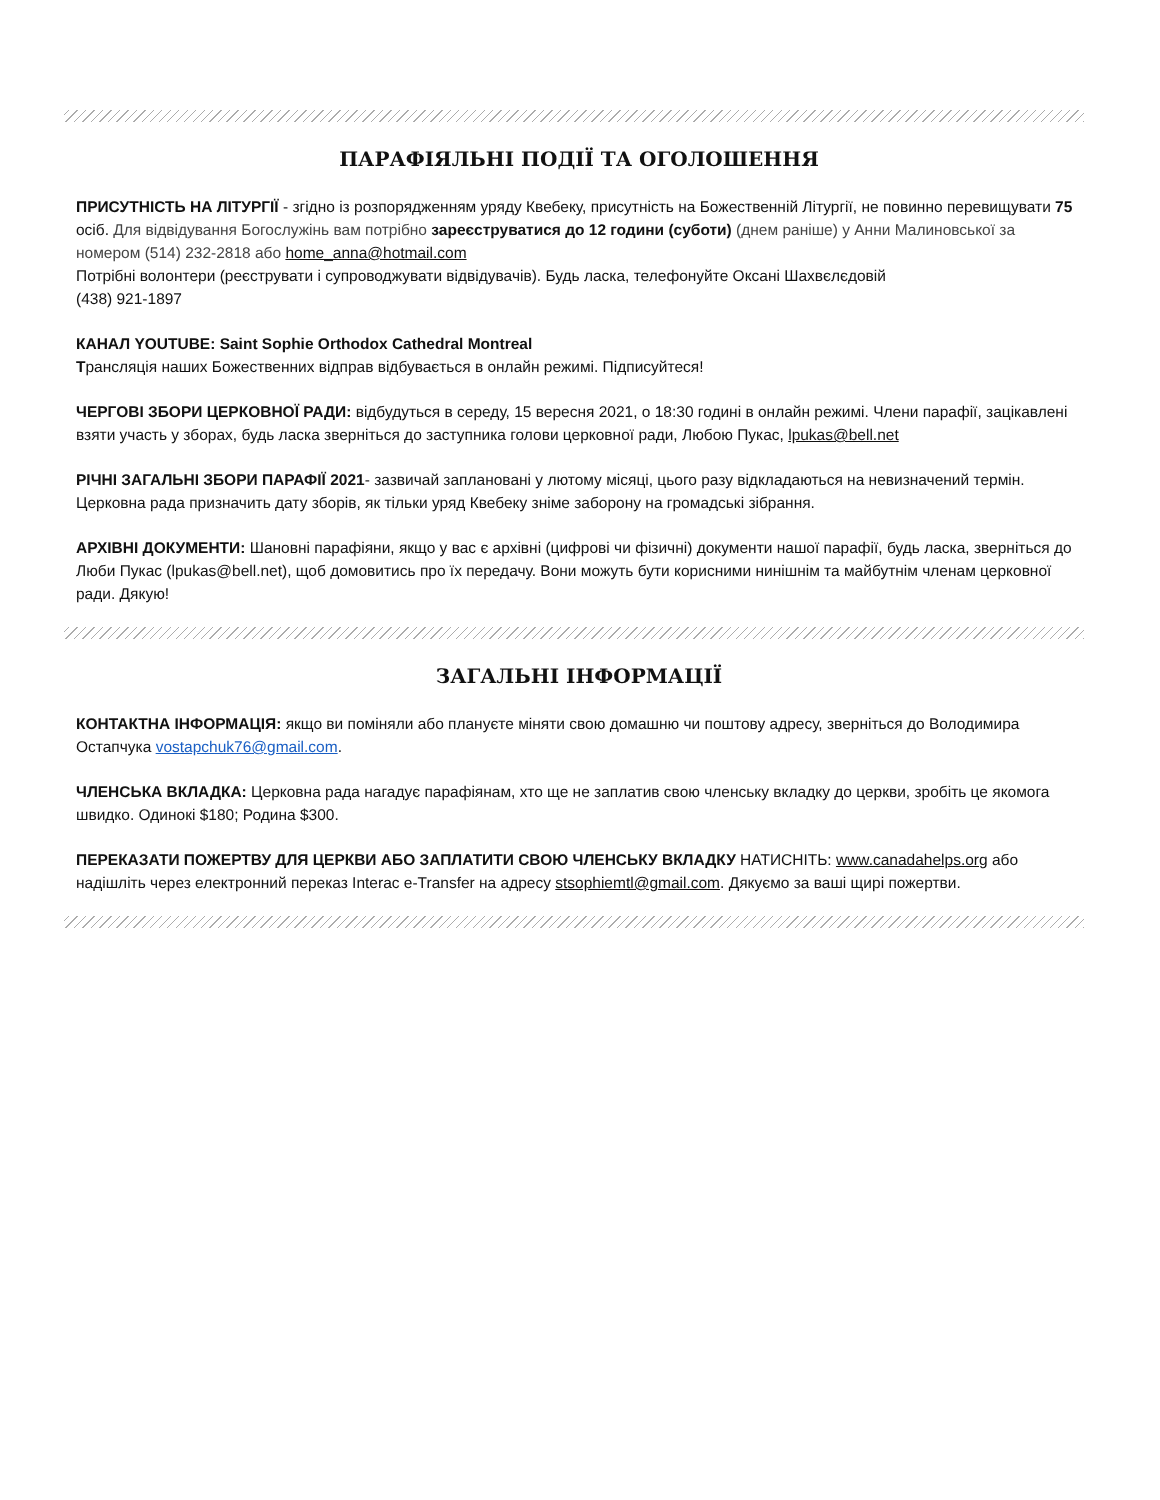ПАРАФІЯЛЬНІ ПОДІЇ ТА ОГОЛОШЕННЯ
ПРИСУТНІСТЬ НА ЛІТУРГІЇ - згідно із розпорядженням уряду Квебеку, присутність на Божественній Літургії, не повинно перевищувати 75 осіб. Для відвідування Богослужінь вам потрібно зареєструватися до 12 години (суботи) (днем раніше) у Анни Малиновської за номером (514) 232-2818 або home_anna@hotmail.com
Потрібні волонтери (реєструвати і супроводжувати відвідувачів). Будь ласка, телефонуйте Оксані Шахвєлєдовій
(438) 921-1897
КАНАЛ YOUTUBE: Saint Sophie Orthodox Cathedral Montreal
Трансляція наших Божественних відправ відбувається в онлайн режимі. Підписуйтеся!
ЧЕРГОВІ ЗБОРИ ЦЕРКОВНОЇ РАДИ: відбудуться в середу, 15 вересня 2021, о 18:30 годині в онлайн режимі. Члени парафії, зацікавлені взяти участь у зборах, будь ласка зверніться до заступника голови церковної ради, Любою Пукас, lpukas@bell.net
РІЧНІ ЗАГАЛЬНІ ЗБОРИ ПАРАФІЇ 2021- зазвичай заплановані у лютому місяці, цього разу відкладаються на невизначений термін. Церковна рада призначить дату зборів, як тільки уряд Квебеку зніме заборону на громадські зібрання.
АРХІВНІ ДОКУМЕНТИ: Шановні парафіяни, якщо у вас є архівні (цифрові чи фізичні) документи нашої парафії, будь ласка, зверніться до Люби Пукас (lpukas@bell.net), щоб домовитись про їх передачу. Вони можуть бути корисними нинішнім та майбутнім членам церковної ради. Дякую!
ЗАГАЛЬНІ ІНФОРМАЦІЇ
КОНТАКТНА ІНФОРМАЦІЯ: якщо ви поміняли або плануєте міняти свою домашню чи поштову адресу, зверніться до Володимира Остапчука vostapchuk76@gmail.com.
ЧЛЕНСЬКА ВКЛАДКА: Церковна рада нагадує парафіянам, хто ще не заплатив свою членську вкладку до церкви, зробіть це якомога швидко. Одинокі $180; Родина $300.
ПЕРЕКАЗАТИ ПОЖЕРТВУ ДЛЯ ЦЕРКВИ АБО ЗАПЛАТИТИ СВОЮ ЧЛЕНСЬКУ ВКЛАДКУ НАТИСНІТЬ: www.canadahelps.org або надішліть через електронний переказ Interac e-Transfer на адресу stsophiemtl@gmail.com. Дякуємо за ваші щирі пожертви.